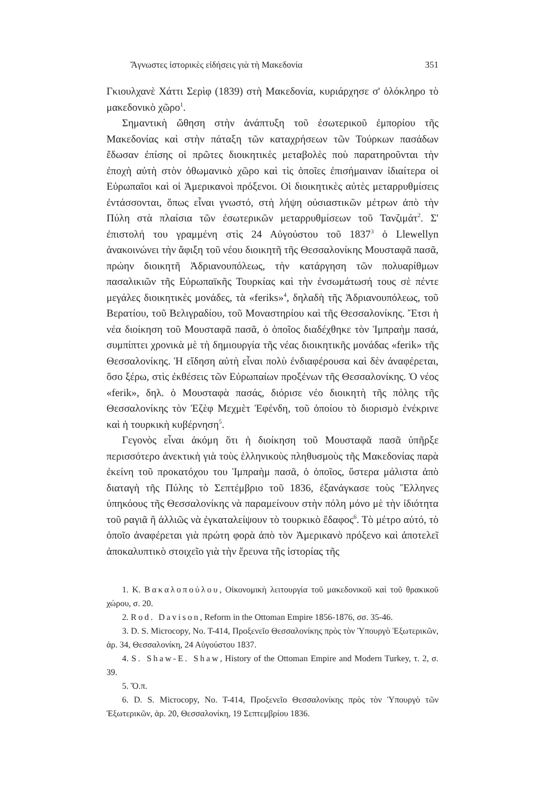Ἄγνωστες ἱστορικὲς εἰδήσεις γιὰ τὴ Μακεδονία 351
Γκιουλχανὲ Χάττι Σερὶφ (1839) στὴ Μακεδονία, κυριάρχησε σ' ὁλόκληρο τὸ μακεδονικὸ χῶρο<sup>1</sup>.
Σημαντικὴ ὤθηση στὴν ἀνάπτυξη τοῦ ἐσωτερικοῦ ἐμπορίου τῆς Μακεδονίας καὶ στὴν πάταξη τῶν καταχρήσεων τῶν Τούρκων πασάδων ἔδωσαν ἐπίσης οἱ πρῶτες διοικητικὲς μεταβολὲς ποὺ παρατηροῦνται τὴν ἐποχὴ αὐτὴ στὸν ὀθωμανικὸ χῶρο καὶ τὶς ὁποῖες ἐπισήμαιναν ἰδιαίτερα οἱ Εὐρωπαῖοι καὶ οἱ Ἀμερικανοὶ πρόξενοι. Οἱ διοικητικὲς αὐτὲς μεταρρυθμίσεις ἐντάσσονται, ὅπως εἶναι γνωστό, στὴ λήψη οὐσιαστικῶν μέτρων ἀπὸ τὴν Πύλη στὰ πλαίσια τῶν ἐσωτερικῶν μεταρρυθμίσεων τοῦ Τανζιμάτ<sup>2</sup>. Σ' ἐπιστολή του γραμμένη στὶς 24 Αὐγούστου τοῦ 1837<sup>3</sup> ὁ Llewellyn ἀνακοινώνει τὴν ἄφιξη τοῦ νέου διοικητῆ τῆς Θεσσαλονίκης Μουσταφᾶ πασᾶ, πρώην διοικητῆ Ἀδριανουπόλεως, τὴν κατάργηση τῶν πολυαρίθμων πασαλικιῶν τῆς Εὐρωπαϊκῆς Τουρκίας καὶ τὴν ἐνσωμάτωσή τους σὲ πέντε μεγάλες διοικητικὲς μονάδες, τὰ «feriks»<sup>4</sup>, δηλαδὴ τῆς Ἀδριανουπόλεως, τοῦ Βερατίου, τοῦ Βελιγραδίου, τοῦ Μοναστηρίου καὶ τῆς Θεσσαλονίκης. Ἔτσι ἡ νέα διοίκηση τοῦ Μουσταφᾶ πασᾶ, ὁ ὁποῖος διαδέχθηκε τὸν Ἰμπραὴμ πασά, συμπίπτει χρονικὰ μὲ τὴ δημιουργία τῆς νέας διοικητικῆς μονάδας «ferik» τῆς Θεσσαλονίκης. Ἡ εἴδηση αὐτὴ εἶναι πολὺ ἐνδιαφέρουσα καὶ δὲν ἀναφέρεται, ὅσο ξέρω, στὶς ἐκθέσεις τῶν Εὐρωπαίων προξένων τῆς Θεσσαλονίκης. Ὁ νέος «ferik», δηλ. ὁ Μουσταφὰ πασάς, διόρισε νέο διοικητὴ τῆς πόλης τῆς Θεσσαλονίκης τὸν Ἐζὲφ Μεχμὲτ Ἐφένδη, τοῦ ὁποίου τὸ διορισμὸ ἐνέκρινε καὶ ἡ τουρκικὴ κυβέρνηση<sup>5</sup>.
Γεγονὸς εἶναι ἀκόμη ὅτι ἡ διοίκηση τοῦ Μουσταφᾶ πασᾶ ὑπῆρξε περισσότερο ἀνεκτικὴ γιὰ τοὺς ἑλληνικοὺς πληθυσμοὺς τῆς Μακεδονίας παρὰ ἐκείνη τοῦ προκατόχου του Ἰμπραὴμ πασᾶ, ὁ ὁποῖος, ὕστερα μάλιστα ἀπὸ διαταγὴ τῆς Πύλης τὸ Σεπτέμβριο τοῦ 1836, ἐξανάγκασε τοὺς Ἕλληνες ὑπηκόους τῆς Θεσσαλονίκης νὰ παραμείνουν στὴν πόλη μόνο μὲ τὴν ἰδιότητα τοῦ ραγιᾶ ἢ ἀλλιῶς νὰ ἐγκαταλείψουν τὸ τουρκικὸ ἔδαφος<sup>6</sup>. Τὸ μέτρο αὐτό, τὸ ὁποῖο ἀναφέρεται γιὰ πρώτη φορὰ ἀπὸ τὸν Ἀμερικανὸ πρόξενο καὶ ἀποτελεῖ ἀποκαλυπτικὸ στοιχεῖο γιὰ τὴν ἔρευνα τῆς ἱστορίας τῆς
1. Κ. Βακαλοπούλου, Οἰκονομικὴ λειτουργία τοῦ μακεδονικοῦ καὶ τοῦ θρακικοῦ χώρου, σ. 20.
2. Rod. Davison, Reform in the Ottoman Empire 1856-1876, σσ. 35-46.
3. D. S. Microcopy, No. T-414, Προξενεῖο Θεσσαλονίκης πρὸς τὸν Ὑπουργὸ Ἐξωτερικῶν, ἀρ. 34, Θεσσαλονίκη, 24 Αὐγούστου 1837.
4. S. Shaw-E. Shaw, History of the Ottoman Empire and Modern Turkey, τ. 2, σ. 39.
5. Ὅ.π.
6. D. S. Microcopy, No. T-414, Προξενεῖο Θεσσαλονίκης πρὸς τὸν Ὑπουργὸ τῶν Ἐξωτερικῶν, ἀρ. 20, Θεσσαλονίκη, 19 Σεπτεμβρίου 1836.